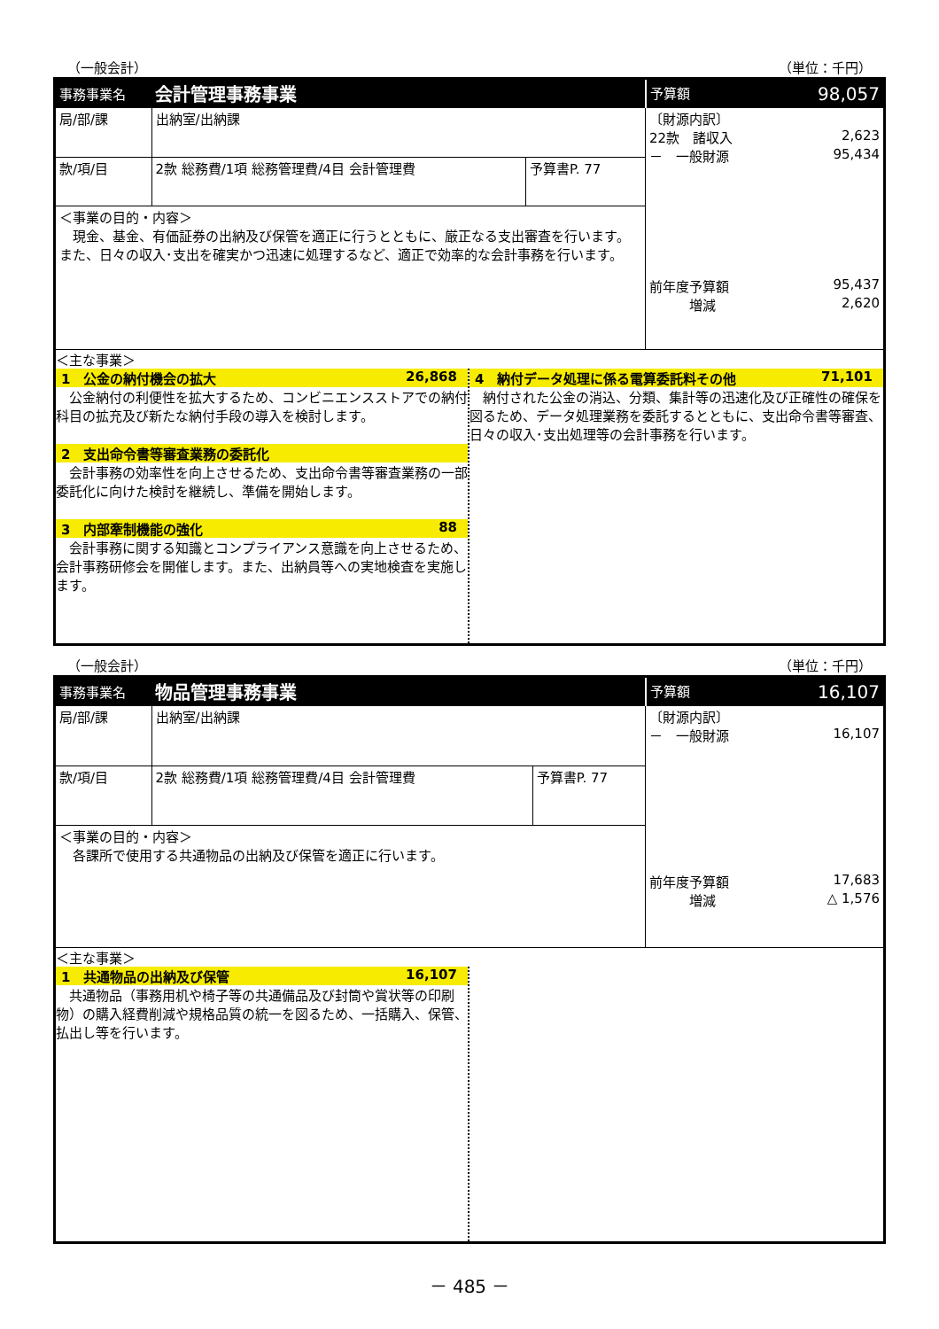（一般会計） （単位：千円）
| 事務事業名 | 会計管理事務事業 | | 予算額 98,057 |
| 局/部/課 | 出納室/出納課 | | 〔財源内訳〕 22款 諸収入 2,623 － 一般財源 95,434 前年度予算額 95,437 増減 2,620 |
| 款/項/目 | 2款 総務費/1項 総務管理費/4目 会計管理費 | 予算書P. 77 | |
| ＜事業の目的・内容＞ 現金、基金、有価証券の出納及び保管を適正に行うとともに、厳正なる支出審査を行います。また、日々の収入･支出を確実かつ迅速に処理するなど、適正で効率的な会計事務を行います。 | | | |
| ＜主な事業＞ 1 公金の納付機会の拡大 26,868 公金納付の利便性を拡大するため、コンビニエンスストアでの納付科目の拡充及び新たな納付手段の導入を検討します。 2 支出命令書等審査業務の委託化 会計事務の効率性を向上させるため、支出命令書等審査業務の一部委託化に向けた検討を継続し、準備を開始します。 3 内部牽制機能の強化 88 会計事務に関する知識とコンプライアンス意識を向上させるため、会計事務研修会を開催します。また、出納員等への実地検査を実施します。 4 納付データ処理に係る電算委託料その他 71,101 納付された公金の消込、分類、集計等の迅速化及び正確性の確保を図るため、データ処理業務を委託するとともに、支出命令書等審査、日々の収入･支出処理等の会計事務を行います。 | | | |
（一般会計） （単位：千円）
| 事務事業名 | 物品管理事務事業 | | 予算額 16,107 |
| 局/部/課 | 出納室/出納課 | | 〔財源内訳〕 － 一般財源 16,107 前年度予算額 17,683 増減 △ 1,576 |
| 款/項/目 | 2款 総務費/1項 総務管理費/4目 会計管理費 | 予算書P. 77 | |
| ＜事業の目的・内容＞ 各課所で使用する共通物品の出納及び保管を適正に行います。 | | | |
| ＜主な事業＞ 1 共通物品の出納及び保管 16,107 共通物品（事務用机や椅子等の共通備品及び封筒や賞状等の印刷物）の購入経費削減や規格品質の統一を図るため、一括購入、保管、払出し等を行います。 | | | |
－ 485 －